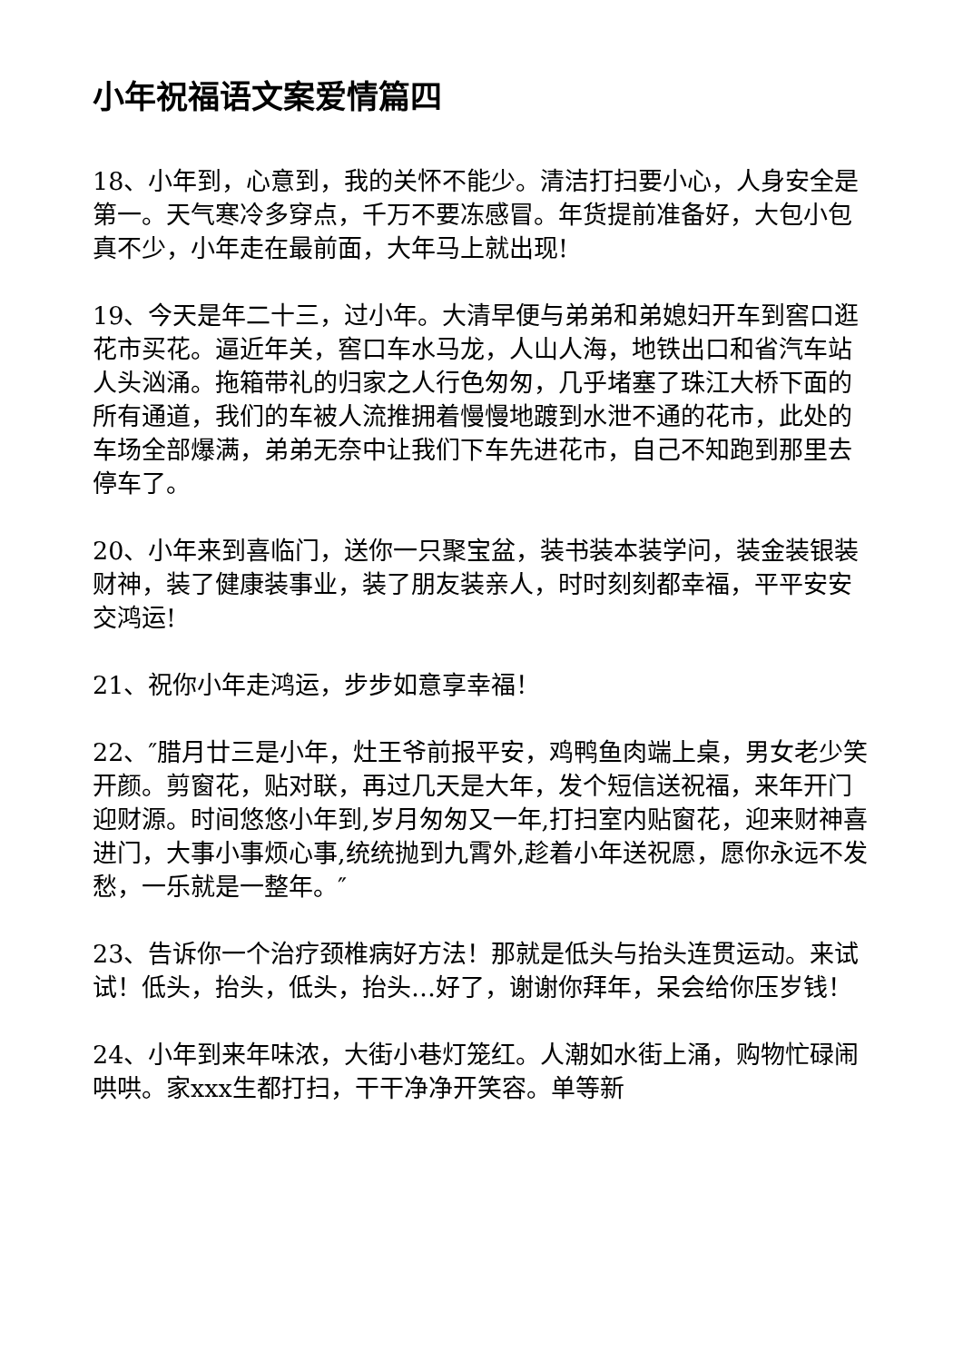小年祝福语文案爱情篇四
18、小年到，心意到，我的关怀不能少。清洁打扫要小心，人身安全是第一。天气寒冷多穿点，千万不要冻感冒。年货提前准备好，大包小包真不少，小年走在最前面，大年马上就出现!
19、今天是年二十三，过小年。大清早便与弟弟和弟媳妇开车到窖口逛花市买花。逼近年关，窖口车水马龙，人山人海，地铁出口和省汽车站人头汹涌。拖箱带礼的归家之人行色匆匆，几乎堵塞了珠江大桥下面的所有通道，我们的车被人流推拥着慢慢地踱到水泄不通的花市，此处的车场全部爆满，弟弟无奈中让我们下车先进花市，自己不知跑到那里去停车了。
20、小年来到喜临门，送你一只聚宝盆，装书装本装学问，装金装银装财神，装了健康装事业，装了朋友装亲人，时时刻刻都幸福，平平安安交鸿运!
21、祝你小年走鸿运，步步如意享幸福！
22、″腊月廿三是小年，灶王爷前报平安，鸡鸭鱼肉端上桌，男女老少笑开颜。剪窗花，贴对联，再过几天是大年，发个短信送祝福，来年开门迎财源。时间悠悠小年到,岁月匆匆又一年,打扫室内贴窗花，迎来财神喜进门，大事小事烦心事,统统抛到九霄外,趁着小年送祝愿，愿你永远不发愁，一乐就是一整年。″
23、告诉你一个治疗颈椎病好方法！那就是低头与抬头连贯运动。来试试！低头，抬头，低头，抬头…好了，谢谢你拜年，呆会给你压岁钱！
24、小年到来年味浓，大街小巷灯笼红。人潮如水街上涌，购物忙碌闹哄哄。家xxx生都打扫，干干净净开笑容。单等新